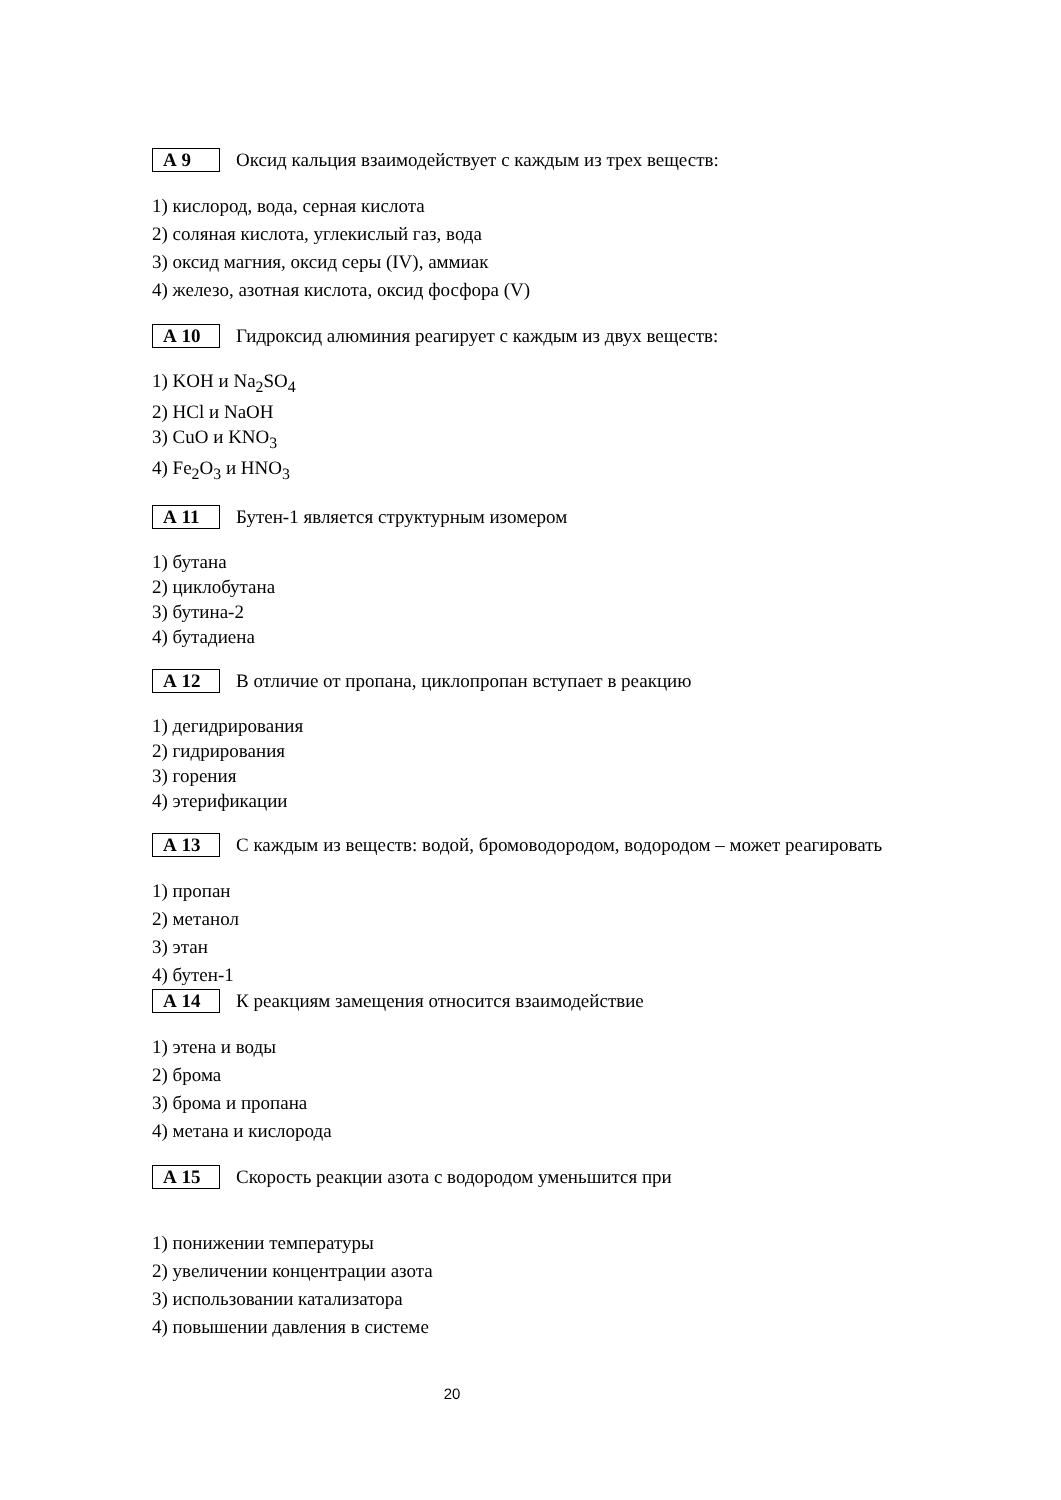А 9
Оксид кальция взаимодействует с каждым из трех веществ:
1) кислород, вода, серная кислота
2) соляная кислота, углекислый газ, вода
3) оксид магния, оксид серы (IV), аммиак
4) железо, азотная кислота, оксид фосфора (V)
А 10
Гидроксид алюминия реагирует с каждым из двух веществ:
1) KOH и Na<sub>2</sub>SO<sub>4</sub>
2) HCl и NaOH
3) CuO и KNO<sub>3</sub>
4) Fe<sub>2</sub>O<sub>3</sub> и HNO<sub>3</sub>
А 11
Бутен-1 является структурным изомером
1) бутана
2) циклобутана
3) бутина-2
4) бутадиена
А 12
В отличие от пропана, циклопропан вступает в реакцию
1) дегидрирования
2) гидрирования
3) горения
4) этерификации
А 13
С каждым из веществ: водой, бромоводородом, водородом – может реагировать
1) пропан
2) метанол
3) этан
4) бутен-1
А 14
К реакциям замещения относится взаимодействие
1) этена и воды
2) брома
3) брома и пропана
4) метана и кислорода
А 15
Скорость реакции азота с водородом уменьшится при
1) понижении температуры
2) увеличении концентрации азота
3) использовании катализатора
4) повышении давления в системе
20